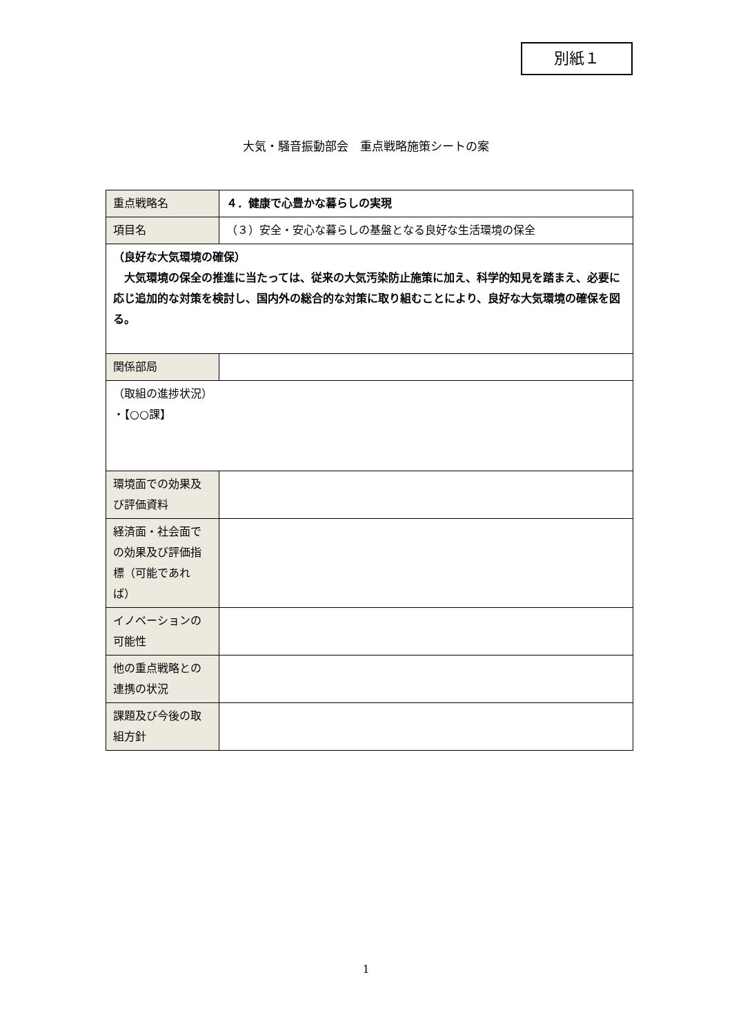別紙１
大気・騒音振動部会　重点戦略施策シートの案
| 重点戦略名 | ４．健康で心豊かな暮らしの実現 |
| 項目名 | （３）安全・安心な暮らしの基盤となる良好な生活環境の保全 |
| （良好な大気環境の確保） 大気環境の保全の推進に当たっては、従来の大気汚染防止施策に加え、科学的知見を踏まえ、必要に応じ追加的な対策を検討し、国内外の総合的な対策に取り組むことにより、良好な大気環境の確保を図る。 | |
| 関係部局 | |
| （取組の進捗状況） ・【○○課】 | |
| 環境面での効果及び評価資料 | |
| 経済面・社会面での効果及び評価指標（可能であれば） | |
| イノベーションの可能性 | |
| 他の重点戦略との連携の状況 | |
| 課題及び今後の取組方針 | |
1